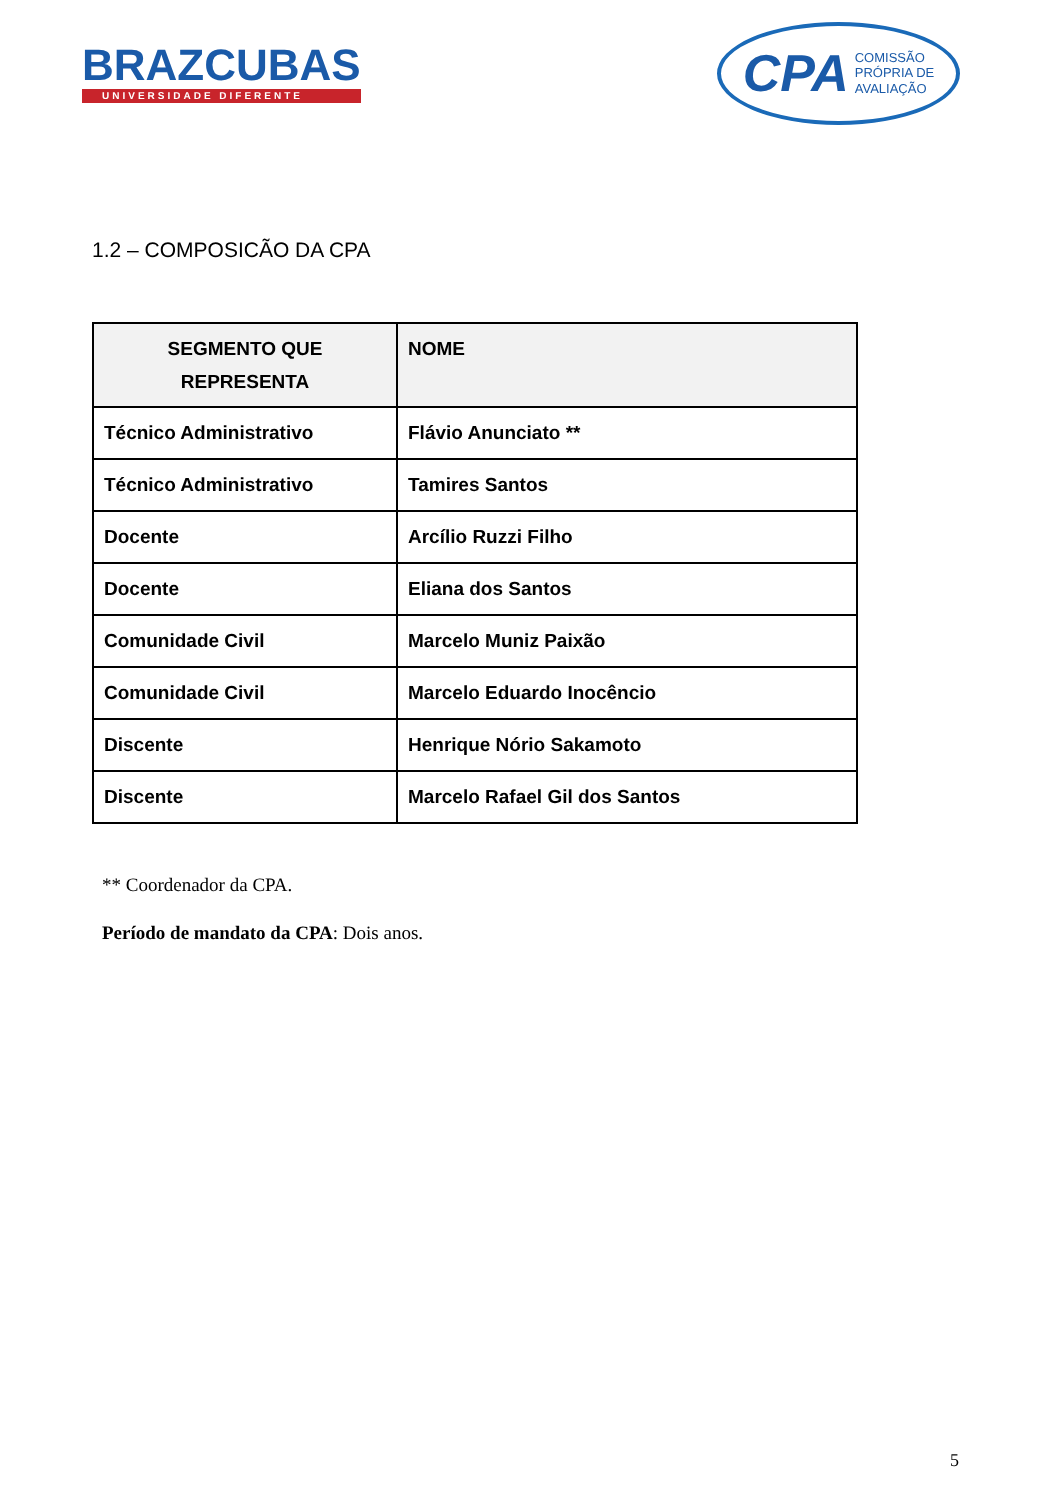BRAZCUBAS
UNIVERSIDADE DIFERENTE
CPA COMISSÃO
PRÓPRIA DE
AVALIAÇÃO
1.2 – COMPOSICÃO DA CPA
| SEGMENTO QUE REPRESENTA | NOME |
| --- | --- |
| Técnico Administrativo | Flávio Anunciato ** |
| Técnico Administrativo | Tamires Santos |
| Docente | Arcílio Ruzzi Filho |
| Docente | Eliana dos Santos |
| Comunidade Civil | Marcelo Muniz Paixão |
| Comunidade Civil | Marcelo Eduardo Inocêncio |
| Discente | Henrique Nório Sakamoto |
| Discente | Marcelo Rafael Gil dos Santos |
** Coordenador da CPA.
Período de mandato da CPA: Dois anos.
5